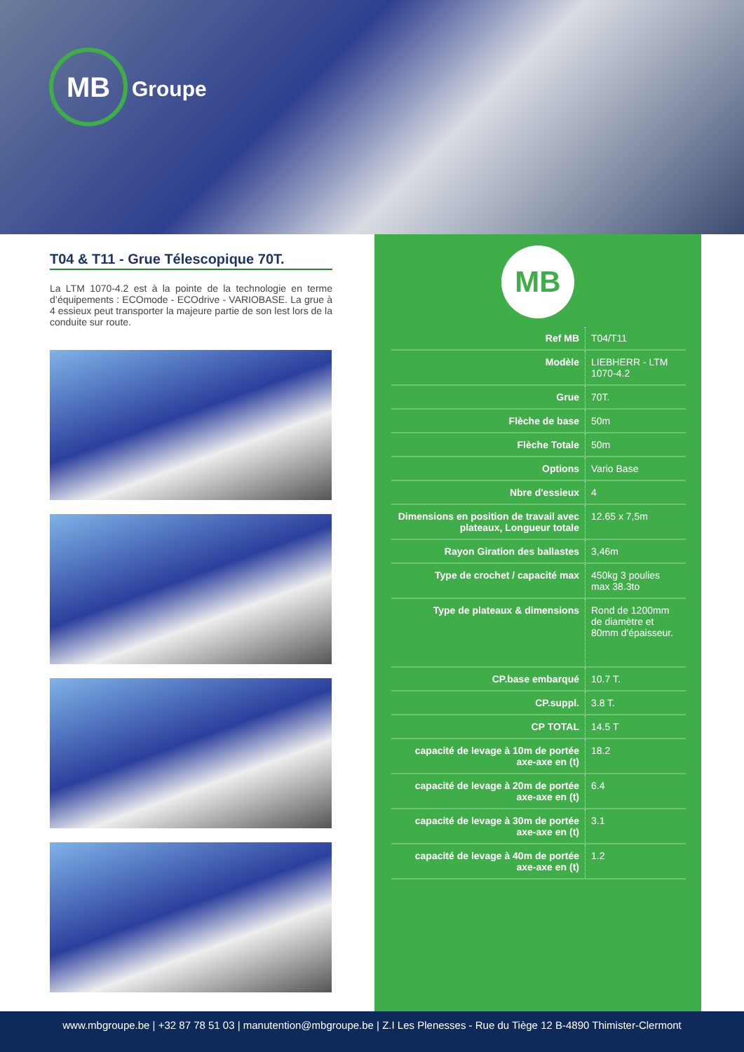MB
Groupe
T04 & T11 - Grue Télescopique 70T.
La LTM 1070-4.2 est à la pointe de la technologie en terme d’équipements : ECOmode - ECOdrive - VARIOBASE. La grue à 4 essieux peut transporter la majeure partie de son lest lors de la conduite sur route.
MB
| Ref MB | T04/T11 |
| Modèle | LIEBHERR - LTM 1070-4.2 |
| Grue | 70T. |
| Flèche de base | 50m |
| Flèche Totale | 50m |
| Options | Vario Base |
| Nbre d'essieux | 4 |
| Dimensions en position de travail avec plateaux, Longueur totale | 12.65 x 7,5m |
| Rayon Giration des ballastes | 3,46m |
| Type de crochet / capacité max | 450kg 3 poulies max 38.3to |
| Type de plateaux & dimensions | Rond de 1200mm de diamètre et 80mm d'épaisseur. |
| CP.base embarqué | 10.7 T. |
| CP.suppl. | 3.8 T. |
| CP TOTAL | 14.5 T |
| capacité de levage à 10m de portée axe-axe en (t) | 18.2 |
| capacité de levage à 20m de portée axe-axe en (t) | 6.4 |
| capacité de levage à 30m de portée axe-axe en (t) | 3.1 |
| capacité de levage à 40m de portée axe-axe en (t) | 1.2 |
www.mbgroupe.be | +32 87 78 51 03 | manutention@mbgroupe.be | Z.I Les Plenesses - Rue du Tiège 12 B-4890 Thimister-Clermont